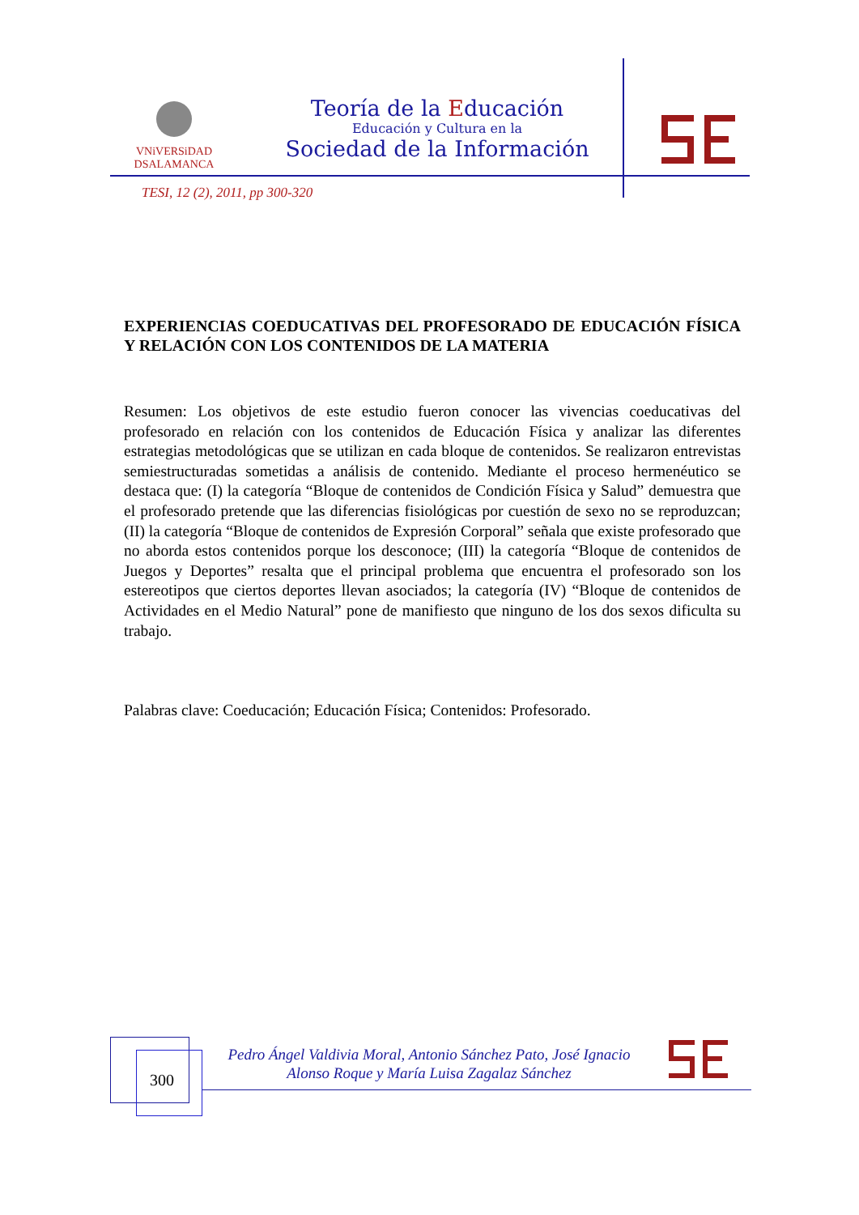VNiVERSiDAD
DSALAMANCA
Teoría de la Educación
Educación y Cultura en la
Sociedad de la Información
TESI, 12 (2), 2011, pp 300-320
EXPERIENCIAS COEDUCATIVAS DEL PROFESORADO DE EDUCACIÓN FÍSICA Y RELACIÓN CON LOS CONTENIDOS DE LA MATERIA
Resumen: Los objetivos de este estudio fueron conocer las vivencias coeducativas del profesorado en relación con los contenidos de Educación Física y analizar las diferentes estrategias metodológicas que se utilizan en cada bloque de contenidos. Se realizaron entrevistas semiestructuradas sometidas a análisis de contenido. Mediante el proceso hermenéutico se destaca que: (I) la categoría “Bloque de contenidos de Condición Física y Salud” demuestra que el profesorado pretende que las diferencias fisiológicas por cuestión de sexo no se reproduzcan; (II) la categoría “Bloque de contenidos de Expresión Corporal” señala que existe profesorado que no aborda estos contenidos porque los desconoce; (III) la categoría “Bloque de contenidos de Juegos y Deportes” resalta que el principal problema que encuentra el profesorado son los estereotipos que ciertos deportes llevan asociados; la categoría (IV) “Bloque de contenidos de Actividades en el Medio Natural” pone de manifiesto que ninguno de los dos sexos dificulta su trabajo.
Palabras clave: Coeducación; Educación Física; Contenidos: Profesorado.
300
Pedro Ángel Valdivia Moral, Antonio Sánchez Pato, José Ignacio
Alonso Roque y María Luisa Zagalaz Sánchez